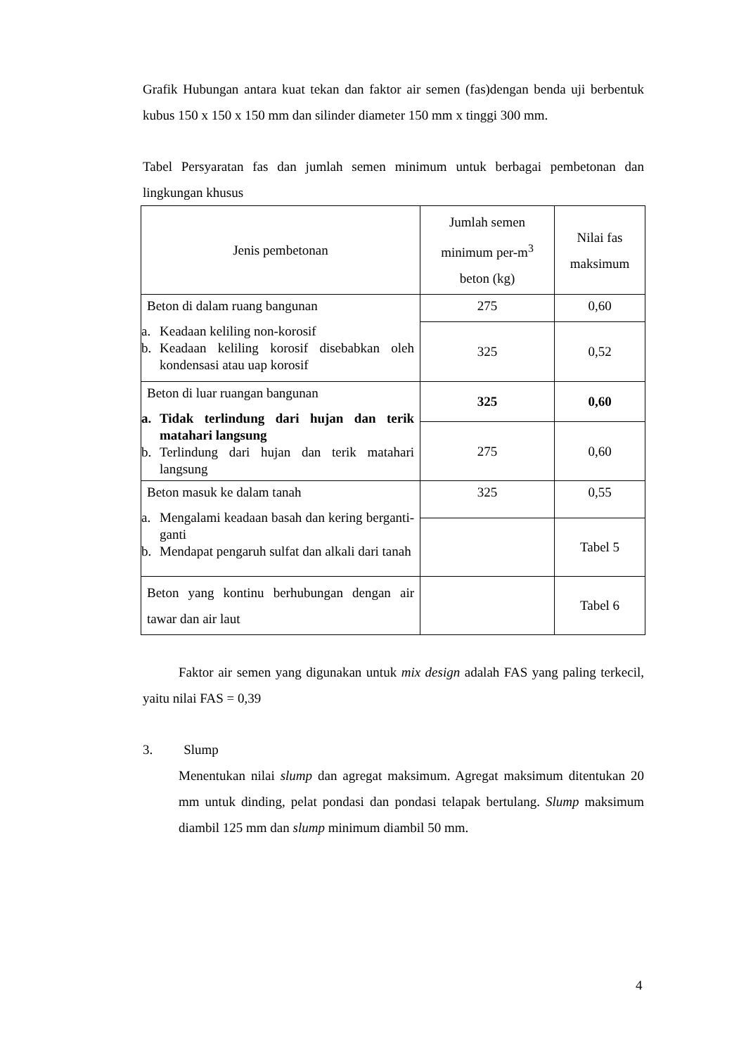Grafik Hubungan antara kuat tekan dan faktor air semen (fas)dengan benda uji berbentuk kubus 150 x 150 x 150 mm dan silinder diameter 150 mm x tinggi 300 mm.
Tabel Persyaratan fas dan jumlah semen minimum untuk berbagai pembetonan dan lingkungan khusus
| Jenis pembetonan | Jumlah semen minimum per-m<sup>3</sup> beton (kg) | Nilai fas maksimum |
| Beton di dalam ruang bangunan a. Keadaan keliling non-korosif b. Keadaan keliling korosif disebabkan oleh kondensasi atau uap korosif | 275 | 0,60 |
| | 325 | 0,52 |
| Beton di luar ruangan bangunan a. Tidak terlindung dari hujan dan terik matahari langsung b. Terlindung dari hujan dan terik matahari langsung | 325 | 0,60 |
| | 275 | 0,60 |
| Beton masuk ke dalam tanah a. Mengalami keadaan basah dan kering berganti-ganti b. Mendapat pengaruh sulfat dan alkali dari tanah | 325 | 0,55 |
| | | Tabel 5 |
| Beton yang kontinu berhubungan dengan air tawar dan air laut | | Tabel 6 |
Faktor air semen yang digunakan untuk mix design adalah FAS yang paling terkecil, yaitu nilai FAS = 0,39
3. Slump
Menentukan nilai slump dan agregat maksimum. Agregat maksimum ditentukan 20 mm untuk dinding, pelat pondasi dan pondasi telapak bertulang. Slump maksimum diambil 125 mm dan slump minimum diambil 50 mm.
4